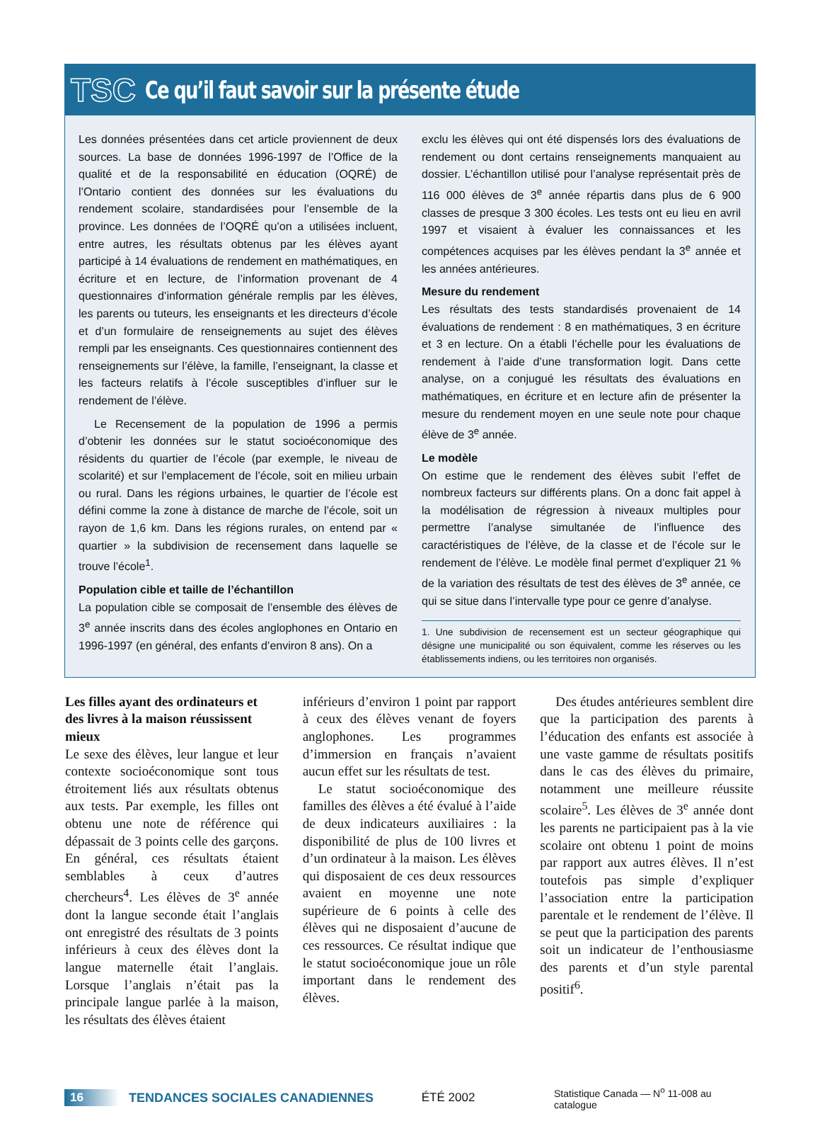TSC Ce qu’il faut savoir sur la présente étude
Les données présentées dans cet article proviennent de deux sources. La base de données 1996-1997 de l’Office de la qualité et de la responsabilité en éducation (OQRÉ) de l’Ontario contient des données sur les évaluations du rendement scolaire, standardisées pour l’ensemble de la province. Les données de l’OQRÉ qu’on a utilisées incluent, entre autres, les résultats obtenus par les élèves ayant participé à 14 évaluations de rendement en mathématiques, en écriture et en lecture, de l’information provenant de 4 questionnaires d’information générale remplis par les élèves, les parents ou tuteurs, les enseignants et les directeurs d’école et d’un formulaire de renseignements au sujet des élèves rempli par les enseignants. Ces questionnaires contiennent des renseignements sur l’élève, la famille, l’enseignant, la classe et les facteurs relatifs à l’école susceptibles d’influer sur le rendement de l’élève.
Le Recensement de la population de 1996 a permis d’obtenir les données sur le statut socioéconomique des résidents du quartier de l’école (par exemple, le niveau de scolarité) et sur l’emplacement de l’école, soit en milieu urbain ou rural. Dans les régions urbaines, le quartier de l’école est défini comme la zone à distance de marche de l’école, soit un rayon de 1,6 km. Dans les régions rurales, on entend par « quartier » la subdivision de recensement dans laquelle se trouve l’école<sup>1</sup>.
Population cible et taille de l’échantillon
La population cible se composait de l’ensemble des élèves de 3<sup>e</sup> année inscrits dans des écoles anglophones en Ontario en 1996-1997 (en général, des enfants d’environ 8 ans). On a
exclu les élèves qui ont été dispensés lors des évaluations de rendement ou dont certains renseignements manquaient au dossier. L’échantillon utilisé pour l’analyse représentait près de 116 000 élèves de 3<sup>e</sup> année répartis dans plus de 6 900 classes de presque 3 300 écoles. Les tests ont eu lieu en avril 1997 et visaient à évaluer les connaissances et les compétences acquises par les élèves pendant la 3<sup>e</sup> année et les années antérieures.
Mesure du rendement
Les résultats des tests standardisés provenaient de 14 évaluations de rendement : 8 en mathématiques, 3 en écriture et 3 en lecture. On a établi l’échelle pour les évaluations de rendement à l’aide d’une transformation logit. Dans cette analyse, on a conjugué les résultats des évaluations en mathématiques, en écriture et en lecture afin de présenter la mesure du rendement moyen en une seule note pour chaque élève de 3<sup>e</sup> année.
Le modèle
On estime que le rendement des élèves subit l’effet de nombreux facteurs sur différents plans. On a donc fait appel à la modélisation de régression à niveaux multiples pour permettre l’analyse simultanée de l’influence des caractéristiques de l’élève, de la classe et de l’école sur le rendement de l’élève. Le modèle final permet d’expliquer 21 % de la variation des résultats de test des élèves de 3<sup>e</sup> année, ce qui se situe dans l’intervalle type pour ce genre d’analyse.
1. Une subdivision de recensement est un secteur géographique qui désigne une municipalité ou son équivalent, comme les réserves ou les établissements indiens, ou les territoires non organisés.
Les filles ayant des ordinateurs et des livres à la maison réussissent mieux
Le sexe des élèves, leur langue et leur contexte socioéconomique sont tous étroitement liés aux résultats obtenus aux tests. Par exemple, les filles ont obtenu une note de référence qui dépassait de 3 points celle des garçons. En général, ces résultats étaient semblables à ceux d’autres chercheurs<sup>4</sup>. Les élèves de 3<sup>e</sup> année dont la langue seconde était l’anglais ont enregistré des résultats de 3 points inférieurs à ceux des élèves dont la langue maternelle était l’anglais. Lorsque l’anglais n’était pas la principale langue parlée à la maison, les résultats des élèves étaient
inférieurs d’environ 1 point par rapport à ceux des élèves venant de foyers anglophones. Les programmes d’immersion en français n’avaient aucun effet sur les résultats de test.
Le statut socioéconomique des familles des élèves a été évalué à l’aide de deux indicateurs auxiliaires : la disponibilité de plus de 100 livres et d’un ordinateur à la maison. Les élèves qui disposaient de ces deux ressources avaient en moyenne une note supérieure de 6 points à celle des élèves qui ne disposaient d’aucune de ces ressources. Ce résultat indique que le statut socioéconomique joue un rôle important dans le rendement des élèves.
Des études antérieures semblent dire que la participation des parents à l’éducation des enfants est associée à une vaste gamme de résultats positifs dans le cas des élèves du primaire, notamment une meilleure réussite scolaire<sup>5</sup>. Les élèves de 3<sup>e</sup> année dont les parents ne participaient pas à la vie scolaire ont obtenu 1 point de moins par rapport aux autres élèves. Il n’est toutefois pas simple d’expliquer l’association entre la participation parentale et le rendement de l’élève. Il se peut que la participation des parents soit un indicateur de l’enthousiasme des parents et d’un style parental positif<sup>6</sup>.
16 TENDANCES SOCIALES CANADIENNES ÉTÉ 2002 Statistique Canada — N<sup>o</sup> 11-008 au catalogue